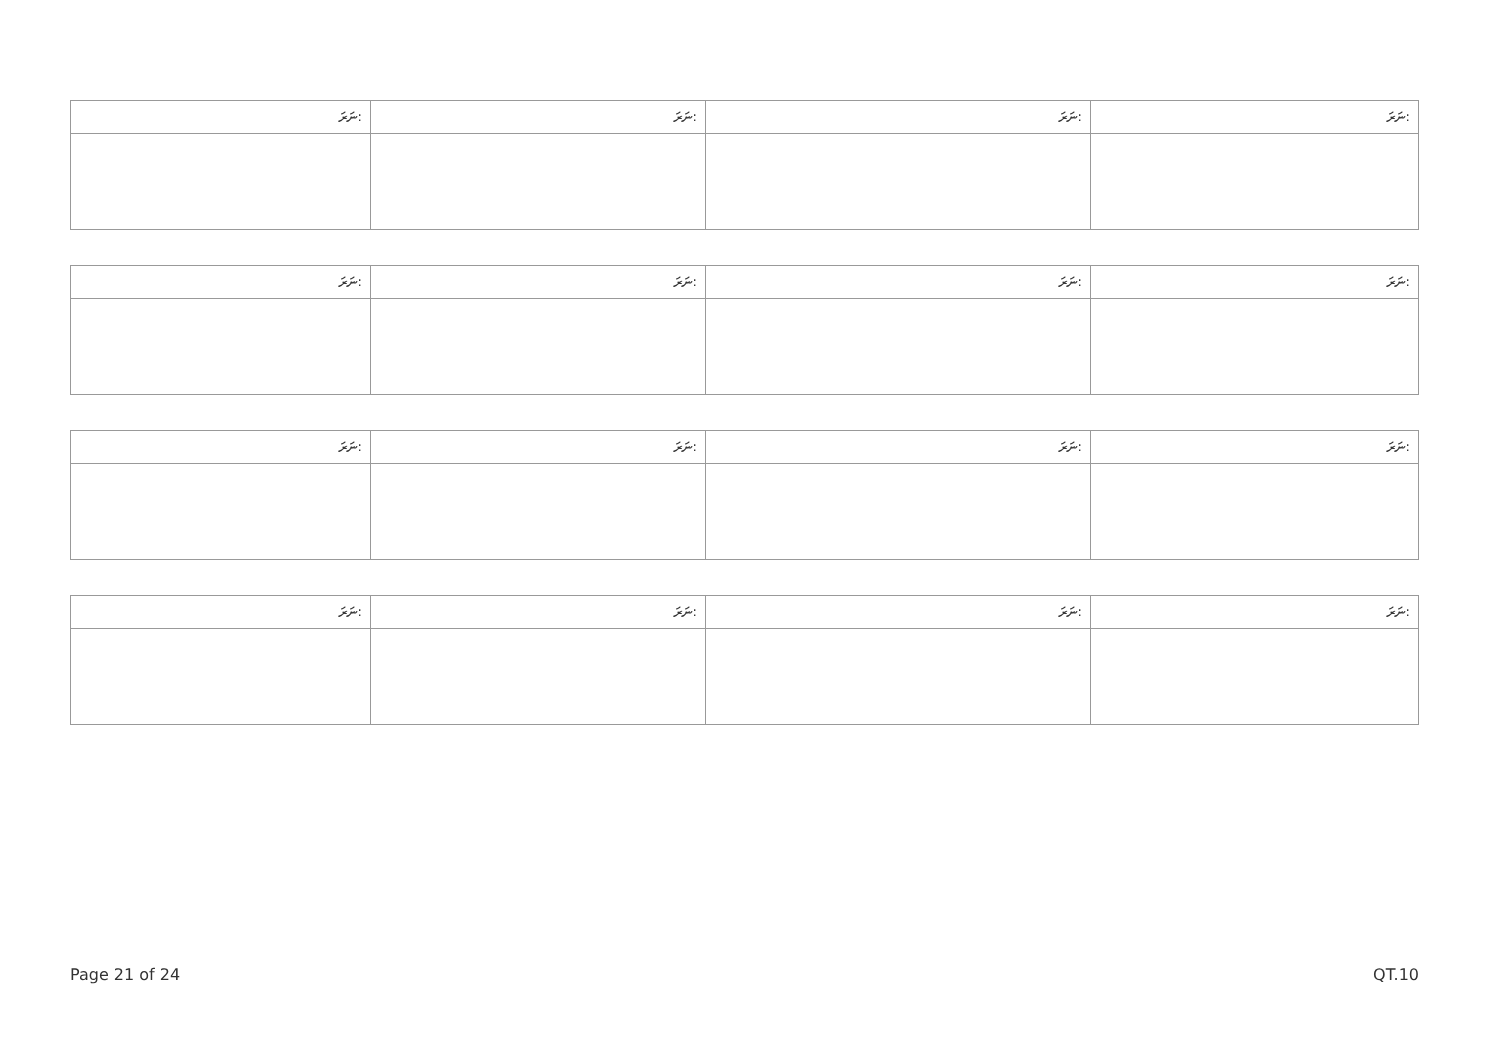| ނަރަ: | ނަރަ: | ނަރަ: | ނަރަ: |
| ނަރަ: | ނަރަ: | ނަރަ: | ނަރަ: |
| ނަރަ: | ނަރަ: | ނަރަ: | ނަރަ: |
| ނަރަ: | ނަރަ: | ނަރަ: | ނަރަ: |
Page 21 of 24 QT.10